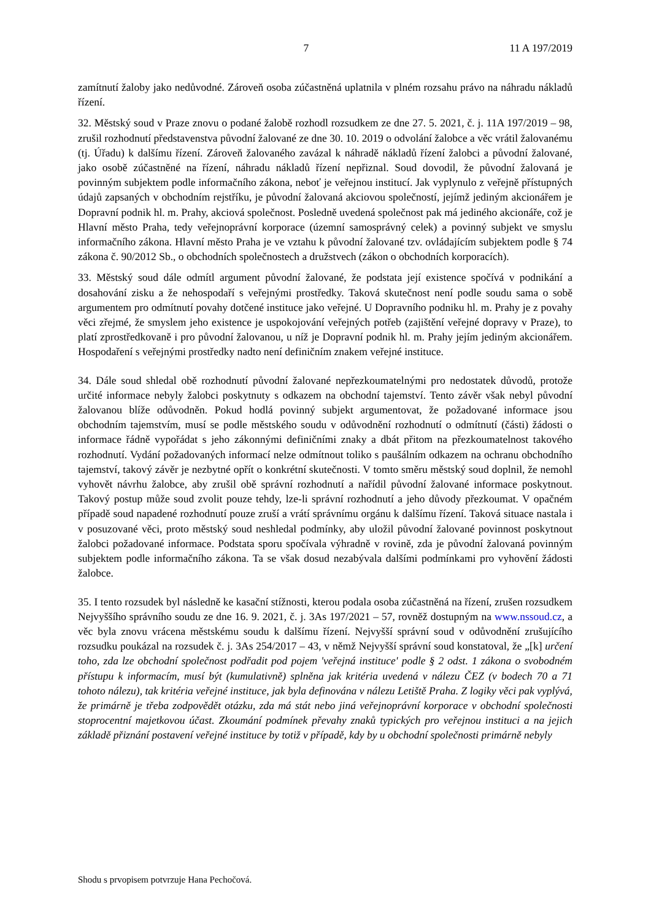7 11 A 197/2019
zamítnutí žaloby jako nedůvodné. Zároveň osoba zúčastněná uplatnila v plném rozsahu právo na náhradu nákladů řízení.
32. Městský soud v Praze znovu o podané žalobě rozhodl rozsudkem ze dne 27. 5. 2021, č. j. 11A 197/2019 – 98, zrušil rozhodnutí představenstva původní žalované ze dne 30. 10. 2019 o odvolání žalobce a věc vrátil žalovanému (tj. Úřadu) k dalšímu řízení. Zároveň žalovaného zavázal k náhradě nákladů řízení žalobci a původní žalované, jako osobě zúčastněné na řízení, náhradu nákladů řízení nepřiznal. Soud dovodil, že původní žalovaná je povinným subjektem podle informačního zákona, neboť je veřejnou institucí. Jak vyplynulo z veřejně přístupných údajů zapsaných v obchodním rejstříku, je původní žalovaná akciovou společností, jejímž jediným akcionářem je Dopravní podnik hl. m. Prahy, akciová společnost. Posledně uvedená společnost pak má jediného akcionáře, což je Hlavní město Praha, tedy veřejnoprávní korporace (územní samosprávný celek) a povinný subjekt ve smyslu informačního zákona. Hlavní město Praha je ve vztahu k původní žalované tzv. ovládajícím subjektem podle § 74 zákona č. 90/2012 Sb., o obchodních společnostech a družstvech (zákon o obchodních korporacích).
33. Městský soud dále odmítl argument původní žalované, že podstata její existence spočívá v podnikání a dosahování zisku a že nehospodaří s veřejnými prostředky. Taková skutečnost není podle soudu sama o sobě argumentem pro odmítnutí povahy dotčené instituce jako veřejné. U Dopravního podniku hl. m. Prahy je z povahy věci zřejmé, že smyslem jeho existence je uspokojování veřejných potřeb (zajištění veřejné dopravy v Praze), to platí zprostředkovaně i pro původní žalovanou, u níž je Dopravní podnik hl. m. Prahy jejím jediným akcionářem. Hospodaření s veřejnými prostředky nadto není definičním znakem veřejné instituce.
34. Dále soud shledal obě rozhodnutí původní žalované nepřezkoumatelnými pro nedostatek důvodů, protože určité informace nebyly žalobci poskytnuty s odkazem na obchodní tajemství. Tento závěr však nebyl původní žalovanou blíže odůvodněn. Pokud hodlá povinný subjekt argumentovat, že požadované informace jsou obchodním tajemstvím, musí se podle městského soudu v odůvodnění rozhodnutí o odmítnutí (části) žádosti o informace řádně vypořádat s jeho zákonnými definičními znaky a dbát přitom na přezkoumatelnost takového rozhodnutí. Vydání požadovaných informací nelze odmítnout toliko s paušálním odkazem na ochranu obchodního tajemství, takový závěr je nezbytné opřít o konkrétní skutečnosti. V tomto směru městský soud doplnil, že nemohl vyhovět návrhu žalobce, aby zrušil obě správní rozhodnutí a nařídil původní žalované informace poskytnout. Takový postup může soud zvolit pouze tehdy, lze-li správní rozhodnutí a jeho důvody přezkoumat. V opačném případě soud napadené rozhodnutí pouze zruší a vrátí správnímu orgánu k dalšímu řízení. Taková situace nastala i v posuzované věci, proto městský soud neshledal podmínky, aby uložil původní žalované povinnost poskytnout žalobci požadované informace. Podstata sporu spočívala výhradně v rovině, zda je původní žalovaná povinným subjektem podle informačního zákona. Ta se však dosud nezabývala dalšími podmínkami pro vyhovění žádosti žalobce.
35. I tento rozsudek byl následně ke kasační stížnosti, kterou podala osoba zúčastněná na řízení, zrušen rozsudkem Nejvyššího správního soudu ze dne 16. 9. 2021, č. j. 3As 197/2021 – 57, rovněž dostupným na www.nssoud.cz, a věc byla znovu vrácena městskému soudu k dalšímu řízení. Nejvyšší správní soud v odůvodnění zrušujícího rozsudku poukázal na rozsudek č. j. 3As 254/2017 – 43, v němž Nejvyšší správní soud konstatoval, že „[k] určení toho, zda lze obchodní společnost podřadit pod pojem 'veřejná instituce' podle § 2 odst. 1 zákona o svobodném přístupu k informacím, musí být (kumulativně) splněna jak kritéria uvedená v nálezu ČEZ (v bodech 70 a 71 tohoto nálezu), tak kritéria veřejné instituce, jak byla definována v nálezu Letiště Praha. Z logiky věci pak vyplývá, že primárně je třeba zodpovědět otázku, zda má stát nebo jiná veřejnoprávní korporace v obchodní společnosti stoprocentní majetkovou účast. Zkoumání podmínek převahy znaků typických pro veřejnou instituci a na jejich základě přiznání postavení veřejné instituce by totiž v případě, kdy by u obchodní společnosti primárně nebyly
Shodu s prvopisem potvrzuje Hana Pechočová.